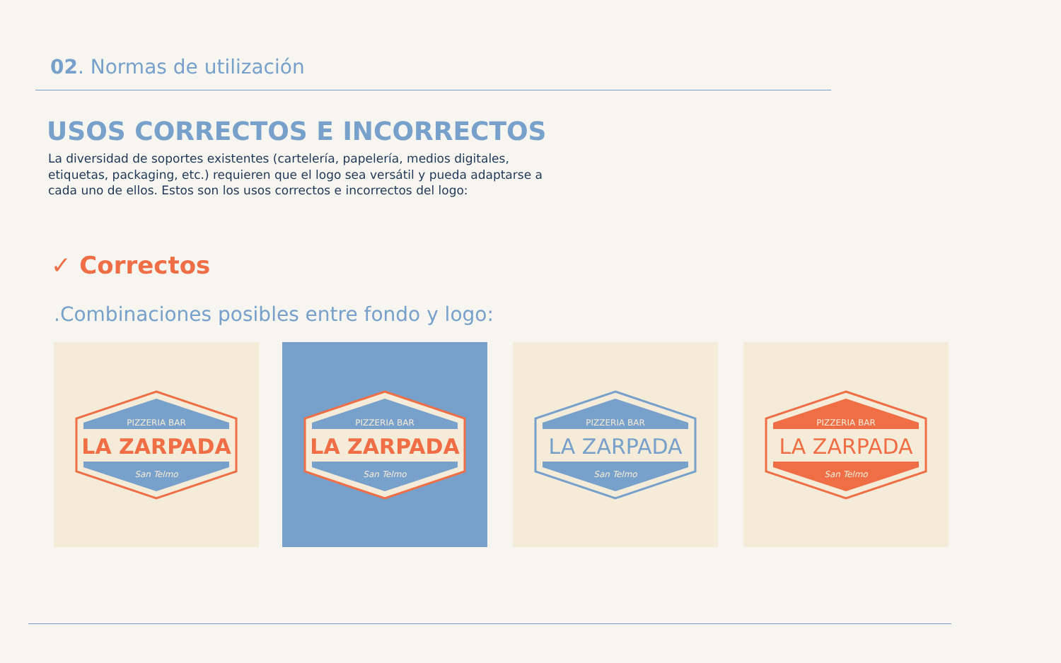02. Normas de utilización
USOS CORRECTOS E INCORRECTOS
La diversidad de soportes existentes (cartelería, papelería, medios digitales, etiquetas, packaging, etc.) requieren que el logo sea versátil y pueda adaptarse a cada uno de ellos. Estos son los usos correctos e incorrectos del logo:
✓ Correctos
.Combinaciones posibles entre fondo y logo:
PIZZERIA BAR
LA ZARPADA
San Telmo
PIZZERIA BAR
LA ZARPADA
San Telmo
PIZZERIA BAR
LA ZARPADA
San Telmo
PIZZERIA BAR
LA ZARPADA
San Telmo